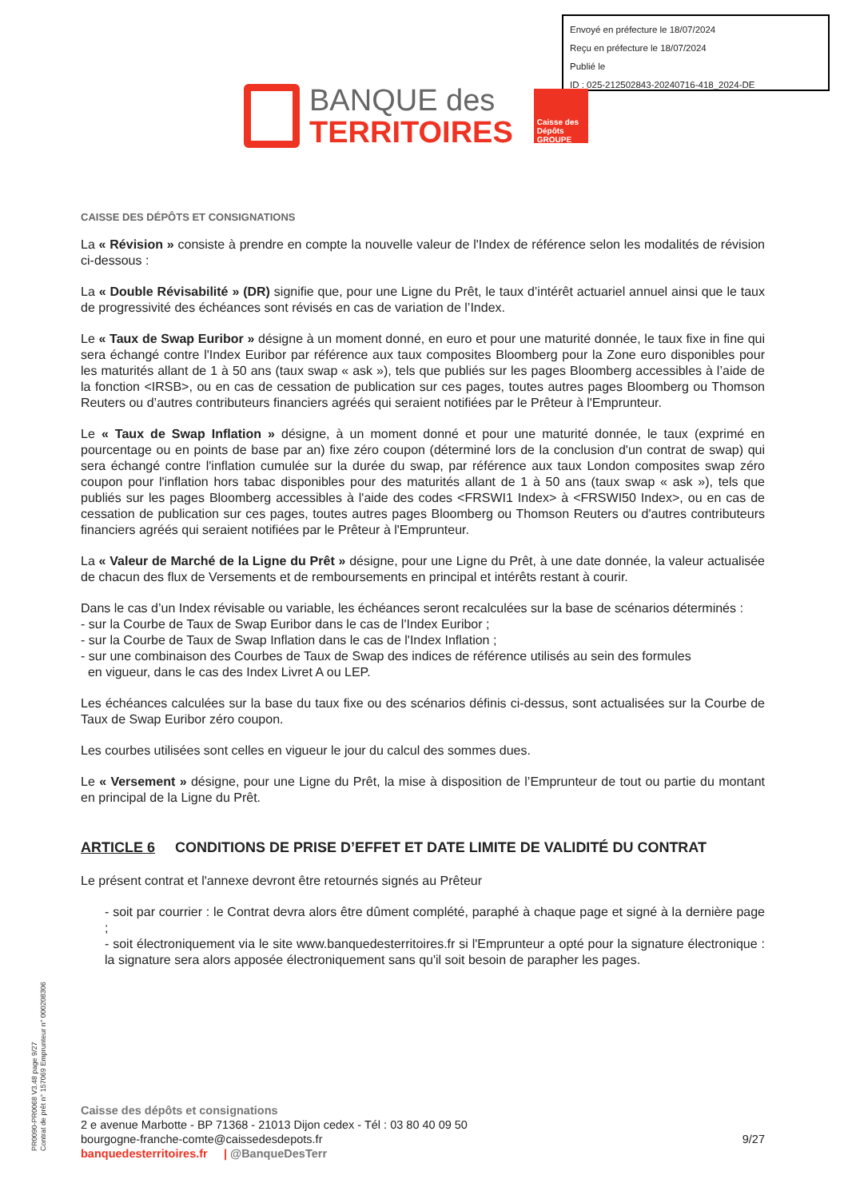Envoyé en préfecture le 18/07/2024
Reçu en préfecture le 18/07/2024
Publié le
ID : 025-212502843-20240716-418_2024-DE
BANQUE des
TERRITOIRES
Caisse des Dépôts GROUPE
CAISSE DES DÉPÔTS ET CONSIGNATIONS
La « Révision » consiste à prendre en compte la nouvelle valeur de l'Index de référence selon les modalités de révision ci-dessous :
La « Double Révisabilité » (DR) signifie que, pour une Ligne du Prêt, le taux d’intérêt actuariel annuel ainsi que le taux de progressivité des échéances sont révisés en cas de variation de l’Index.
Le « Taux de Swap Euribor » désigne à un moment donné, en euro et pour une maturité donnée, le taux fixe in fine qui sera échangé contre l'Index Euribor par référence aux taux composites Bloomberg pour la Zone euro disponibles pour les maturités allant de 1 à 50 ans (taux swap « ask »), tels que publiés sur les pages Bloomberg accessibles à l’aide de la fonction <IRSB>, ou en cas de cessation de publication sur ces pages, toutes autres pages Bloomberg ou Thomson Reuters ou d’autres contributeurs financiers agréés qui seraient notifiées par le Prêteur à l'Emprunteur.
Le « Taux de Swap Inflation » désigne, à un moment donné et pour une maturité donnée, le taux (exprimé en pourcentage ou en points de base par an) fixe zéro coupon (déterminé lors de la conclusion d'un contrat de swap) qui sera échangé contre l'inflation cumulée sur la durée du swap, par référence aux taux London composites swap zéro coupon pour l'inflation hors tabac disponibles pour des maturités allant de 1 à 50 ans (taux swap « ask »), tels que publiés sur les pages Bloomberg accessibles à l'aide des codes <FRSWI1 Index> à <FRSWI50 Index>, ou en cas de cessation de publication sur ces pages, toutes autres pages Bloomberg ou Thomson Reuters ou d'autres contributeurs financiers agréés qui seraient notifiées par le Prêteur à l'Emprunteur.
La « Valeur de Marché de la Ligne du Prêt » désigne, pour une Ligne du Prêt, à une date donnée, la valeur actualisée de chacun des flux de Versements et de remboursements en principal et intérêts restant à courir.
Dans le cas d’un Index révisable ou variable, les échéances seront recalculées sur la base de scénarios déterminés :
- sur la Courbe de Taux de Swap Euribor dans le cas de l'Index Euribor ;
- sur la Courbe de Taux de Swap Inflation dans le cas de l'Index Inflation ;
- sur une combinaison des Courbes de Taux de Swap des indices de référence utilisés au sein des formules
en vigueur, dans le cas des Index Livret A ou LEP.
Les échéances calculées sur la base du taux fixe ou des scénarios définis ci-dessus, sont actualisées sur la Courbe de Taux de Swap Euribor zéro coupon.
Les courbes utilisées sont celles en vigueur le jour du calcul des sommes dues.
Le « Versement » désigne, pour une Ligne du Prêt, la mise à disposition de l’Emprunteur de tout ou partie du montant en principal de la Ligne du Prêt.
ARTICLE 6 CONDITIONS DE PRISE D’EFFET ET DATE LIMITE DE VALIDITÉ DU CONTRAT
Le présent contrat et l'annexe devront être retournés signés au Prêteur
- soit par courrier : le Contrat devra alors être dûment complété, paraphé à chaque page et signé à la dernière page ;
- soit électroniquement via le site www.banquedesterritoires.fr si l'Emprunteur a opté pour la signature électronique : la signature sera alors apposée électroniquement sans qu'il soit besoin de parapher les pages.
PR0090-PR0068 V3.48 page 9/27
Contrat de prêt n° 157069 Emprunteur n° 000208306
Caisse des dépôts et consignations
2 e avenue Marbotte - BP 71368 - 21013 Dijon cedex - Tél : 03 80 40 09 50
bourgogne-franche-comte@caissedesdepots.fr 9/27
banquedesterritoires.fr | @BanqueDesTerr